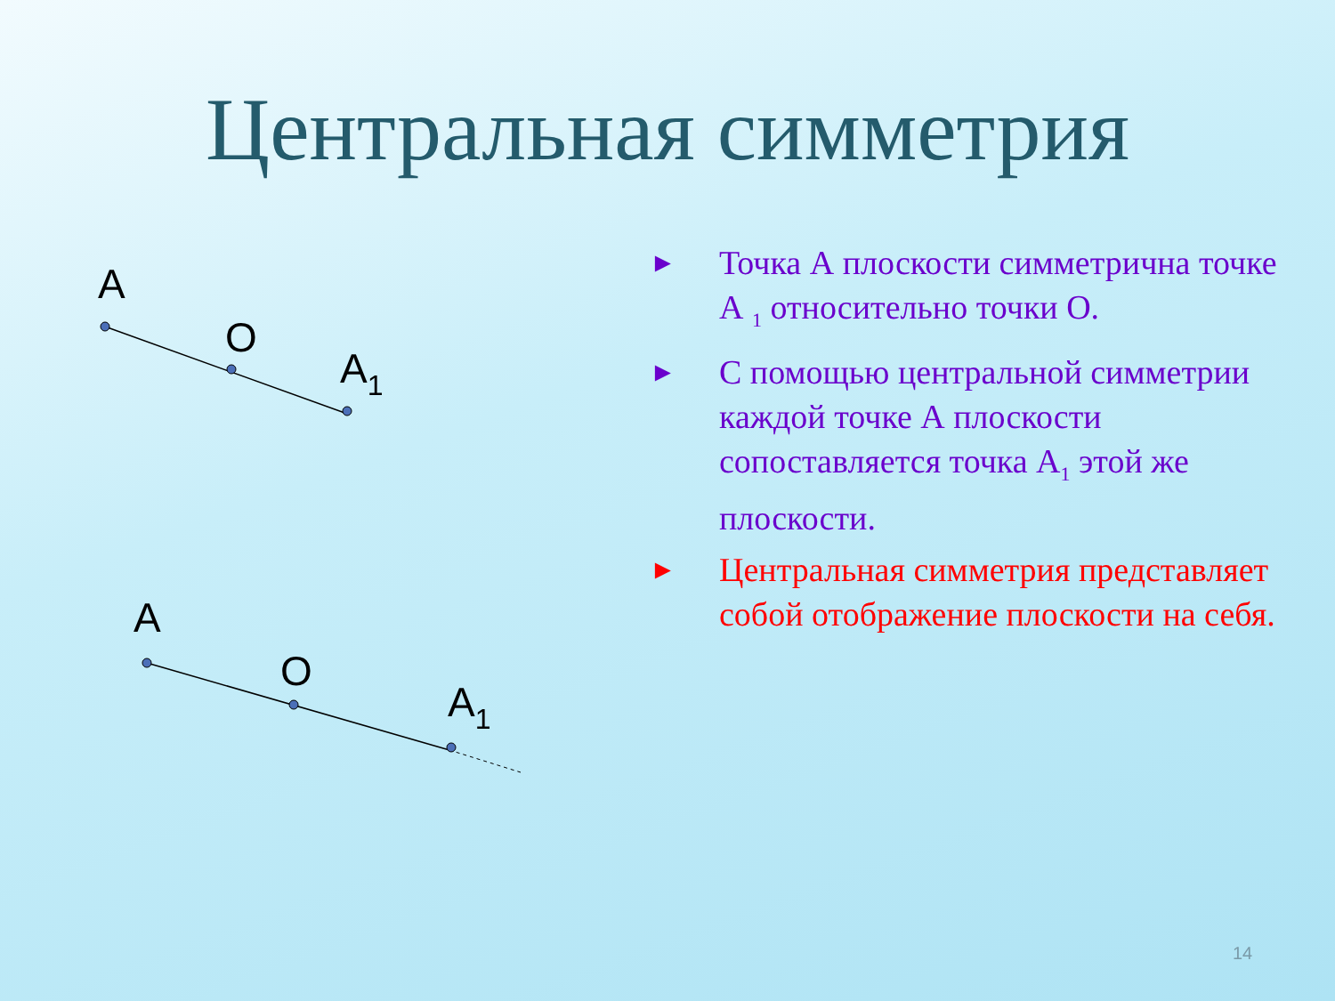Центральная симметрия
A
O
A1
A
O
A1
► Точка А плоскости симметрична точке А <sub>1</sub> относительно точки О.
► С помощью центральной симметрии каждой точке А плоскости сопоставляется точка А<sub>1</sub> этой же плоскости.
► Центральная симметрия представляет собой отображение плоскости на себя.
14